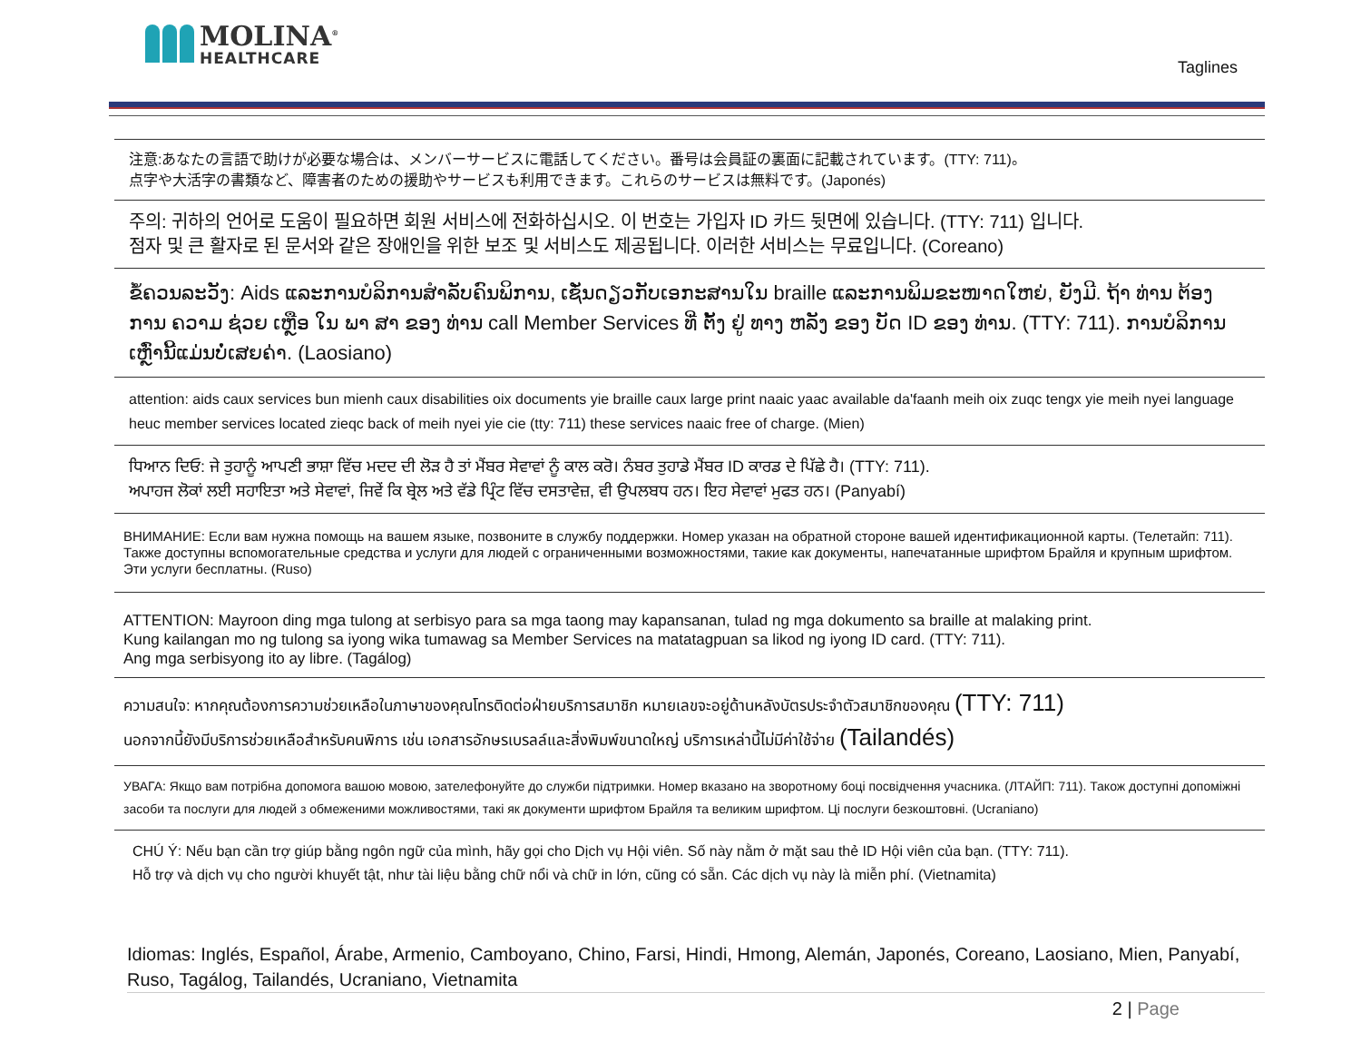MOLINA<sup>®</sup>
HEALTHCARE
Taglines
注意:あなたの言語で助けが必要な場合は、メンバーサービスに電話してください。番号は会員証の裏面に記載されています。(TTY: 711)。
点字や大活字の書類など、障害者のための援助やサービスも利用できます。これらのサービスは無料です。(Japonés)
주의: 귀하의 언어로 도움이 필요하면 회원 서비스에 전화하십시오. 이 번호는 가입자 ID 카드 뒷면에 있습니다. (TTY: 711) 입니다.
점자 및 큰 활자로 된 문서와 같은 장애인을 위한 보조 및 서비스도 제공됩니다. 이러한 서비스는 무료입니다. (Coreano)
ຂໍ້ຄວນລະວັງ: Aids ແລະການບໍລິການສໍາລັບຄົນພິການ, ເຊັ່ນດຽວກັບເອກະສານໃນ braille ແລະການພິມຂະໜາດໃຫຍ່, ຍັງມີ. ຖ້າ ທ່ານ ຕ້ອງ ການ ຄວາມ ຊ່ວຍ ເຫຼືອ ໃນ ພາ ສາ ຂອງ ທ່ານ call Member Services ທີ່ ຕັ້ງ ຢູ່ ທາງ ຫລັງ ຂອງ ບັດ ID ຂອງ ທ່ານ. (TTY: 711). ການບໍລິການເຫຼົ່ານີ້ແມ່ນບໍ່ເສຍຄ່າ. (Laosiano)
attention: aids caux services bun mienh caux disabilities oix documents yie braille caux large print naaic yaac available da'faanh meih oix zuqc tengx yie meih nyei language heuc member services located zieqc back of meih nyei yie cie (tty: 711) these services naaic free of charge. (Mien)
ਧਿਆਨ ਦਿਓ: ਜੇ ਤੁਹਾਨੂੰ ਆਪਣੀ ਭਾਸ਼ਾ ਵਿੱਚ ਮਦਦ ਦੀ ਲੋੜ ਹੈ ਤਾਂ ਮੈਂਬਰ ਸੇਵਾਵਾਂ ਨੂੰ ਕਾਲ ਕਰੋ। ਨੰਬਰ ਤੁਹਾਡੇ ਮੈਂਬਰ ID ਕਾਰਡ ਦੇ ਪਿੱਛੇ ਹੈ। (TTY: 711).
ਅਪਾਹਜ ਲੋਕਾਂ ਲਈ ਸਹਾਇਤਾ ਅਤੇ ਸੇਵਾਵਾਂ, ਜਿਵੇਂ ਕਿ ਬ੍ਰੇਲ ਅਤੇ ਵੱਡੇ ਪ੍ਰਿੰਟ ਵਿੱਚ ਦਸਤਾਵੇਜ਼, ਵੀ ਉਪਲਬਧ ਹਨ। ਇਹ ਸੇਵਾਵਾਂ ਮੁਫਤ ਹਨ। (Panyabí)
ВНИМАНИЕ: Если вам нужна помощь на вашем языке, позвоните в службу поддержки. Номер указан на обратной стороне вашей идентификационной карты. (Телетайп: 711). Также доступны вспомогательные средства и услуги для людей с ограниченными возможностями, такие как документы, напечатанные шрифтом Брайля и крупным шрифтом. Эти услуги бесплатны. (Ruso)
ATTENTION: Mayroon ding mga tulong at serbisyo para sa mga taong may kapansanan, tulad ng mga dokumento sa braille at malaking print.
Kung kailangan mo ng tulong sa iyong wika tumawag sa Member Services na matatagpuan sa likod ng iyong ID card. (TTY: 711).
Ang mga serbisyong ito ay libre. (Tagálog)
ความสนใจ: หากคุณต้องการความช่วยเหลือในภาษาของคุณโทรติดต่อฝ่ายบริการสมาชิก หมายเลขจะอยู่ด้านหลังบัตรประจำตัวสมาชิกของคุณ (TTY: 711)
นอกจากนี้ยังมีบริการช่วยเหลือสำหรับคนพิการ เช่น เอกสารอักษรเบรลล์และสิ่งพิมพ์ขนาดใหญ่ บริการเหล่านี้ไม่มีค่าใช้จ่าย (Tailandés)
УВАГА: Якщо вам потрібна допомога вашою мовою, зателефонуйте до служби підтримки. Номер вказано на зворотному боці посвідчення учасника. (ЛТАЙП: 711). Також доступні допоміжні засоби та послуги для людей з обмеженими можливостями, такі як документи шрифтом Брайля та великим шрифтом. Ці послуги безкоштовні. (Ucraniano)
CHÚ Ý: Nếu bạn cần trợ giúp bằng ngôn ngữ của mình, hãy gọi cho Dịch vụ Hội viên. Số này nằm ở mặt sau thẻ ID Hội viên của bạn. (TTY: 711).
Hỗ trợ và dịch vụ cho người khuyết tật, như tài liệu bằng chữ nổi và chữ in lớn, cũng có sẵn. Các dịch vụ này là miễn phí. (Vietnamita)
Idiomas: Inglés, Español, Árabe, Armenio, Camboyano, Chino, Farsi, Hindi, Hmong, Alemán, Japonés, Coreano, Laosiano, Mien, Panyabí, Ruso, Tagálog, Tailandés, Ucraniano, Vietnamita
2 | Page